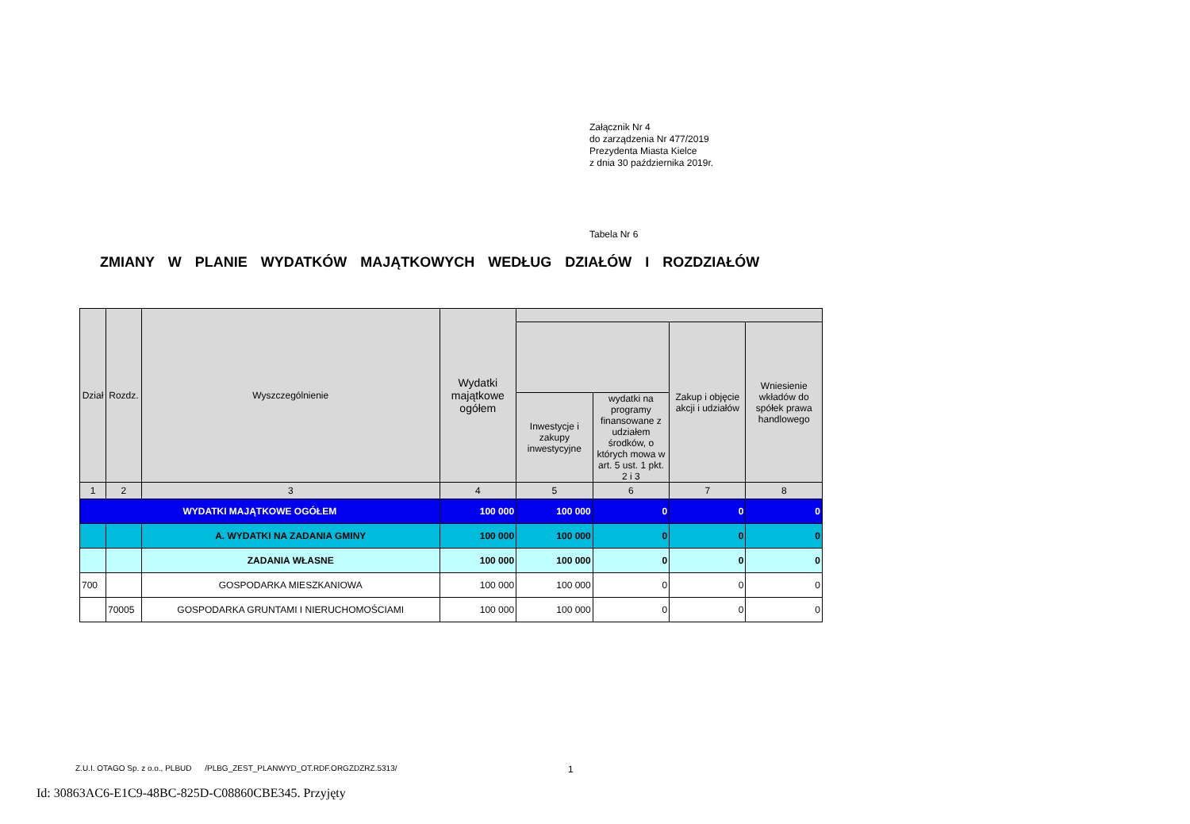Załącznik Nr 4
do zarządzenia Nr 477/2019
Prezydenta Miasta Kielce
z dnia 30 października 2019r.
Tabela Nr 6
ZMIANY W PLANIE WYDATKÓW MAJĄTKOWYCH WEDŁUG DZIAŁÓW I ROZDZIAŁÓW
| Dział | Rozdz. | Wyszczególnienie | Wydatki majątkowe ogółem | | | | |
| --- | --- | --- | --- | --- | --- | --- | --- |
| | | | | | | Zakup i objęcie akcji i udziałów | Wniesienie wkładów do spółek prawa handlowego |
| | | | | Inwestycje i zakupy inwestycyjne | wydatki na programy finansowane z udziałem środków, o których mowa w art. 5 ust. 1 pkt. 2 i 3 | | |
| 1 | 2 | 3 | 4 | 5 | 6 | 7 | 8 |
| WYDATKI MAJĄTKOWE OGÓŁEM | | | 100 000 | 100 000 | 0 | 0 | 0 |
| | | A. WYDATKI NA ZADANIA GMINY | 100 000 | 100 000 | 0 | 0 | 0 |
| | | ZADANIA WŁASNE | 100 000 | 100 000 | 0 | 0 | 0 |
| 700 | | GOSPODARKA MIESZKANIOWA | 100 000 | 100 000 | 0 | 0 | 0 |
| | 70005 | GOSPODARKA GRUNTAMI I NIERUCHOMOŚCIAMI | 100 000 | 100 000 | 0 | 0 | 0 |
Z.U.I. OTAGO Sp. z o.o., PLBUD /PLBG_ZEST_PLANWYD_OT.RDF.ORGZDZRZ.5313/
1
Id: 30863AC6-E1C9-48BC-825D-C08860CBE345. Przyjęty